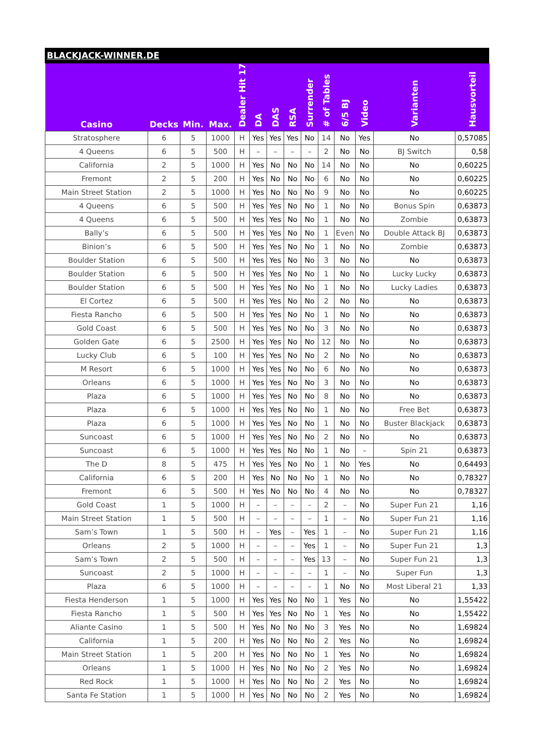BLACKJACK-WINNER.DE
| Casino | Decks | Min. | Max. | Dealer Hit 17 | DA | DAS | RSA | Surrender | # of Tables | 6/5 BJ | Video | Varianten | Hausvorteil |
| --- | --- | --- | --- | --- | --- | --- | --- | --- | --- | --- | --- | --- | --- |
| Stratosphere | 6 | 5 | 1000 | H | Yes | Yes | Yes | No | 14 | No | Yes | No | 0,57085 |
| 4 Queens | 6 | 5 | 500 | H | – | – | – | – | 2 | No | No | BJ Switch | 0,58 |
| California | 2 | 5 | 1000 | H | Yes | No | No | No | 14 | No | No | No | 0,60225 |
| Fremont | 2 | 5 | 200 | H | Yes | No | No | No | 6 | No | No | No | 0,60225 |
| Main Street Station | 2 | 5 | 1000 | H | Yes | No | No | No | 9 | No | No | No | 0,60225 |
| 4 Queens | 6 | 5 | 500 | H | Yes | Yes | No | No | 1 | No | No | Bonus Spin | 0,63873 |
| 4 Queens | 6 | 5 | 500 | H | Yes | Yes | No | No | 1 | No | No | Zombie | 0,63873 |
| Bally’s | 6 | 5 | 500 | H | Yes | Yes | No | No | 1 | Even | No | Double Attack BJ | 0,63873 |
| Binion’s | 6 | 5 | 500 | H | Yes | Yes | No | No | 1 | No | No | Zombie | 0,63873 |
| Boulder Station | 6 | 5 | 500 | H | Yes | Yes | No | No | 3 | No | No | No | 0,63873 |
| Boulder Station | 6 | 5 | 500 | H | Yes | Yes | No | No | 1 | No | No | Lucky Lucky | 0,63873 |
| Boulder Station | 6 | 5 | 500 | H | Yes | Yes | No | No | 1 | No | No | Lucky Ladies | 0,63873 |
| El Cortez | 6 | 5 | 500 | H | Yes | Yes | No | No | 2 | No | No | No | 0,63873 |
| Fiesta Rancho | 6 | 5 | 500 | H | Yes | Yes | No | No | 1 | No | No | No | 0,63873 |
| Gold Coast | 6 | 5 | 500 | H | Yes | Yes | No | No | 3 | No | No | No | 0,63873 |
| Golden Gate | 6 | 5 | 2500 | H | Yes | Yes | No | No | 12 | No | No | No | 0,63873 |
| Lucky Club | 6 | 5 | 100 | H | Yes | Yes | No | No | 2 | No | No | No | 0,63873 |
| M Resort | 6 | 5 | 1000 | H | Yes | Yes | No | No | 6 | No | No | No | 0,63873 |
| Orleans | 6 | 5 | 1000 | H | Yes | Yes | No | No | 3 | No | No | No | 0,63873 |
| Plaza | 6 | 5 | 1000 | H | Yes | Yes | No | No | 8 | No | No | No | 0,63873 |
| Plaza | 6 | 5 | 1000 | H | Yes | Yes | No | No | 1 | No | No | Free Bet | 0,63873 |
| Plaza | 6 | 5 | 1000 | H | Yes | Yes | No | No | 1 | No | No | Buster Blackjack | 0,63873 |
| Suncoast | 6 | 5 | 1000 | H | Yes | Yes | No | No | 2 | No | No | No | 0,63873 |
| Suncoast | 6 | 5 | 1000 | H | Yes | Yes | No | No | 1 | No | – | Spin 21 | 0,63873 |
| The D | 8 | 5 | 475 | H | Yes | Yes | No | No | 1 | No | Yes | No | 0,64493 |
| California | 6 | 5 | 200 | H | Yes | No | No | No | 1 | No | No | No | 0,78327 |
| Fremont | 6 | 5 | 500 | H | Yes | No | No | No | 4 | No | No | No | 0,78327 |
| Gold Coast | 1 | 5 | 1000 | H | – | – | – | – | 2 | – | No | Super Fun 21 | 1,16 |
| Main Street Station | 1 | 5 | 500 | H | – | – | – | – | 1 | – | No | Super Fun 21 | 1,16 |
| Sam’s Town | 1 | 5 | 500 | H | – | Yes | – | Yes | 1 | – | No | Super Fun 21 | 1,16 |
| Orleans | 2 | 5 | 1000 | H | – | – | – | Yes | 1 | – | No | Super Fun 21 | 1,3 |
| Sam’s Town | 2 | 5 | 500 | H | – | – | – | Yes | 13 | – | No | Super Fun 21 | 1,3 |
| Suncoast | 2 | 5 | 1000 | H | – | – | – | – | 1 | – | No | Super Fun | 1,3 |
| Plaza | 6 | 5 | 1000 | H | – | – | – | – | 1 | No | No | Most Liberal 21 | 1,33 |
| Fiesta Henderson | 1 | 5 | 1000 | H | Yes | Yes | No | No | 1 | Yes | No | No | 1,55422 |
| Fiesta Rancho | 1 | 5 | 500 | H | Yes | Yes | No | No | 1 | Yes | No | No | 1,55422 |
| Aliante Casino | 1 | 5 | 500 | H | Yes | No | No | No | 3 | Yes | No | No | 1,69824 |
| California | 1 | 5 | 200 | H | Yes | No | No | No | 2 | Yes | No | No | 1,69824 |
| Main Street Station | 1 | 5 | 200 | H | Yes | No | No | No | 1 | Yes | No | No | 1,69824 |
| Orleans | 1 | 5 | 1000 | H | Yes | No | No | No | 2 | Yes | No | No | 1,69824 |
| Red Rock | 1 | 5 | 1000 | H | Yes | No | No | No | 2 | Yes | No | No | 1,69824 |
| Santa Fe Station | 1 | 5 | 1000 | H | Yes | No | No | No | 2 | Yes | No | No | 1,69824 |